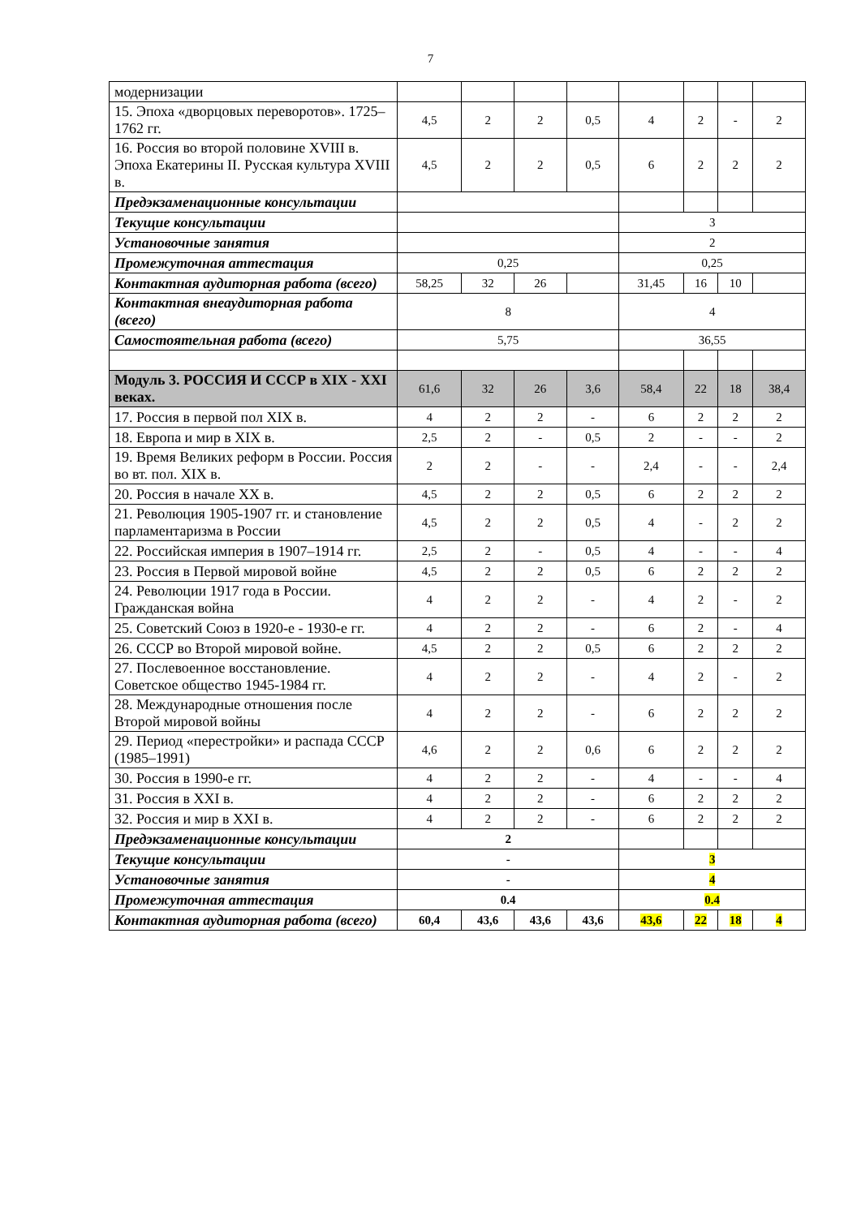7
| модернизации | | | | | | | | |
| 15. Эпоха «дворцовых переворотов». 1725–1762 гг. | 4,5 | 2 | 2 | 0,5 | 4 | 2 | - | 2 |
| 16. Россия во второй половине XVIII в. Эпоха Екатерины II. Русская культура XVIII в. | 4,5 | 2 | 2 | 0,5 | 6 | 2 | 2 | 2 |
| Предэкзаменационные консультации | | | | | | | | |
| Текущие консультации | | | | | 3 | | | |
| Установочные занятия | | | | | 2 | | | |
| Промежуточная аттестация | 0,25 | | | | 0,25 | | | |
| Контактная аудиторная работа (всего) | 58,25 | 32 | 26 | | 31,45 | 16 | 10 | |
| Контактная внеаудиторная работа (всего) | 8 | | | | 4 | | | |
| Самостоятельная работа (всего) | 5,75 | | | | 36,55 | | | |
| Модуль 3. РОССИЯ И СССР в XIX - XXI веках. | 61,6 | 32 | 26 | 3,6 | 58,4 | 22 | 18 | 38,4 |
| 17. Россия в первой пол XIX в. | 4 | 2 | 2 | - | 6 | 2 | 2 | 2 |
| 18. Европа и мир в XIX в. | 2,5 | 2 | - | 0,5 | 2 | - | - | 2 |
| 19. Время Великих реформ в России. Россия во вт. пол. XIX в. | 2 | 2 | - | - | 2,4 | - | - | 2,4 |
| 20. Россия в начале XX в. | 4,5 | 2 | 2 | 0,5 | 6 | 2 | 2 | 2 |
| 21. Революция 1905-1907 гг. и становление парламентаризма в России | 4,5 | 2 | 2 | 0,5 | 4 | - | 2 | 2 |
| 22. Российская империя в 1907–1914 гг. | 2,5 | 2 | - | 0,5 | 4 | - | - | 4 |
| 23. Россия в Первой мировой войне | 4,5 | 2 | 2 | 0,5 | 6 | 2 | 2 | 2 |
| 24. Революции 1917 года в России. Гражданская война | 4 | 2 | 2 | - | 4 | 2 | - | 2 |
| 25. Советский Союз в 1920-е - 1930-е гг. | 4 | 2 | 2 | - | 6 | 2 | - | 4 |
| 26. СССР во Второй мировой войне. | 4,5 | 2 | 2 | 0,5 | 6 | 2 | 2 | 2 |
| 27. Послевоенное восстановление. Советское общество 1945-1984 гг. | 4 | 2 | 2 | - | 4 | 2 | - | 2 |
| 28. Международные отношения после Второй мировой войны | 4 | 2 | 2 | - | 6 | 2 | 2 | 2 |
| 29. Период «перестройки» и распада СССР (1985–1991) | 4,6 | 2 | 2 | 0,6 | 6 | 2 | 2 | 2 |
| 30. Россия в 1990-е гг. | 4 | 2 | 2 | - | 4 | - | - | 4 |
| 31. Россия в XXI в. | 4 | 2 | 2 | - | 6 | 2 | 2 | 2 |
| 32. Россия и мир в XXI в. | 4 | 2 | 2 | - | 6 | 2 | 2 | 2 |
| Предэкзаменационные консультации | 2 | | | | | | | |
| Текущие консультации | - | | | | 3 | | | |
| Установочные занятия | - | | | | 4 | | | |
| Промежуточная аттестация | 0.4 | | | | 0.4 | | | |
| Контактная аудиторная работа (всего) | 60,4 | 43,6 | 43,6 | 43,6 | 43,6 | 22 | 18 | 4 |